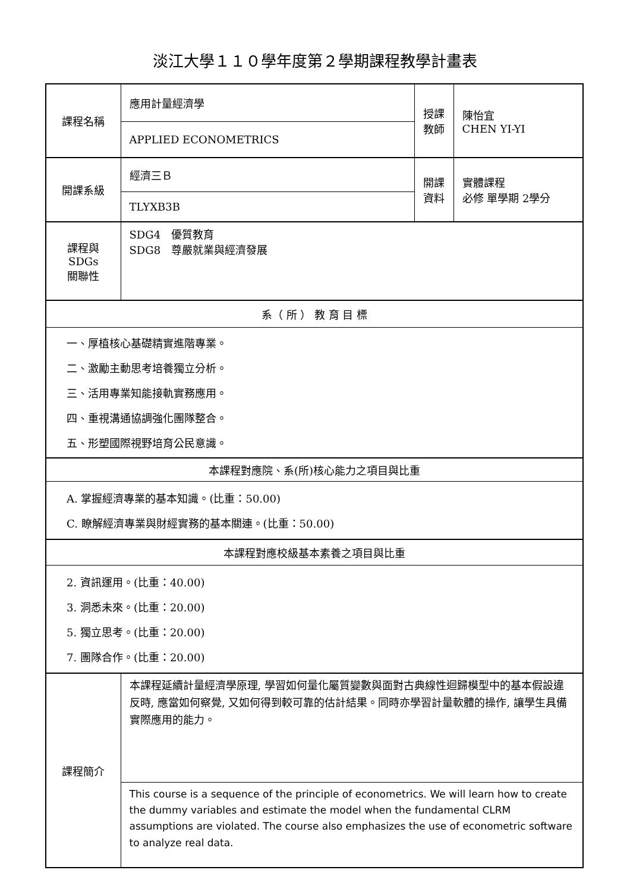淡江大學１１０學年度第２學期課程教學計畫表
| 課程名稱 | 應用計量經濟學 | 授課 教師 | 陳怡宜 CHEN YI-YI |
| | APPLIED ECONOMETRICS | | |
| 開課系級 | 經濟三Ｂ | 開課 資料 | 實體課程 必修 單學期 2學分 |
| | TLYXB3B | | |
| 課程與SDGs 關聯性 | SDG4 優質教育 SDG8 尊嚴就業與經濟發展 | | |
| 系（ 所 ） 教 育 目 標 | | | |
| 一、厚植核心基礎精實進階專業。 二、激勵主動思考培養獨立分析。 三、活用專業知能接軌實務應用。 四、重視溝通協調強化團隊整合。 五、形塑國際視野培育公民意識。 | | | |
| 本課程對應院、系(所)核心能力之項目與比重 | | | |
| A. 掌握經濟專業的基本知識。(比重：50.00) C. 瞭解經濟專業與財經實務的基本關連。(比重：50.00) | | | |
| 本課程對應校級基本素養之項目與比重 | | | |
| 2. 資訊運用。(比重：40.00) 3. 洞悉未來。(比重：20.00) 5. 獨立思考。(比重：20.00) 7. 團隊合作。(比重：20.00) | | | |
| 課程簡介 | 本課程延續計量經濟學原理, 學習如何量化屬質變數與面對古典線性迴歸模型中的基本假設違反時, 應當如何察覺, 又如何得到較可靠的估計結果。同時亦學習計量軟體的操作, 讓學生具備實際應用的能力。 | | |
| | This course is a sequence of the principle of econometrics. We will learn how to create the dummy variables and estimate the model when the fundamental CLRM assumptions are violated. The course also emphasizes the use of econometric software to analyze real data. | | |